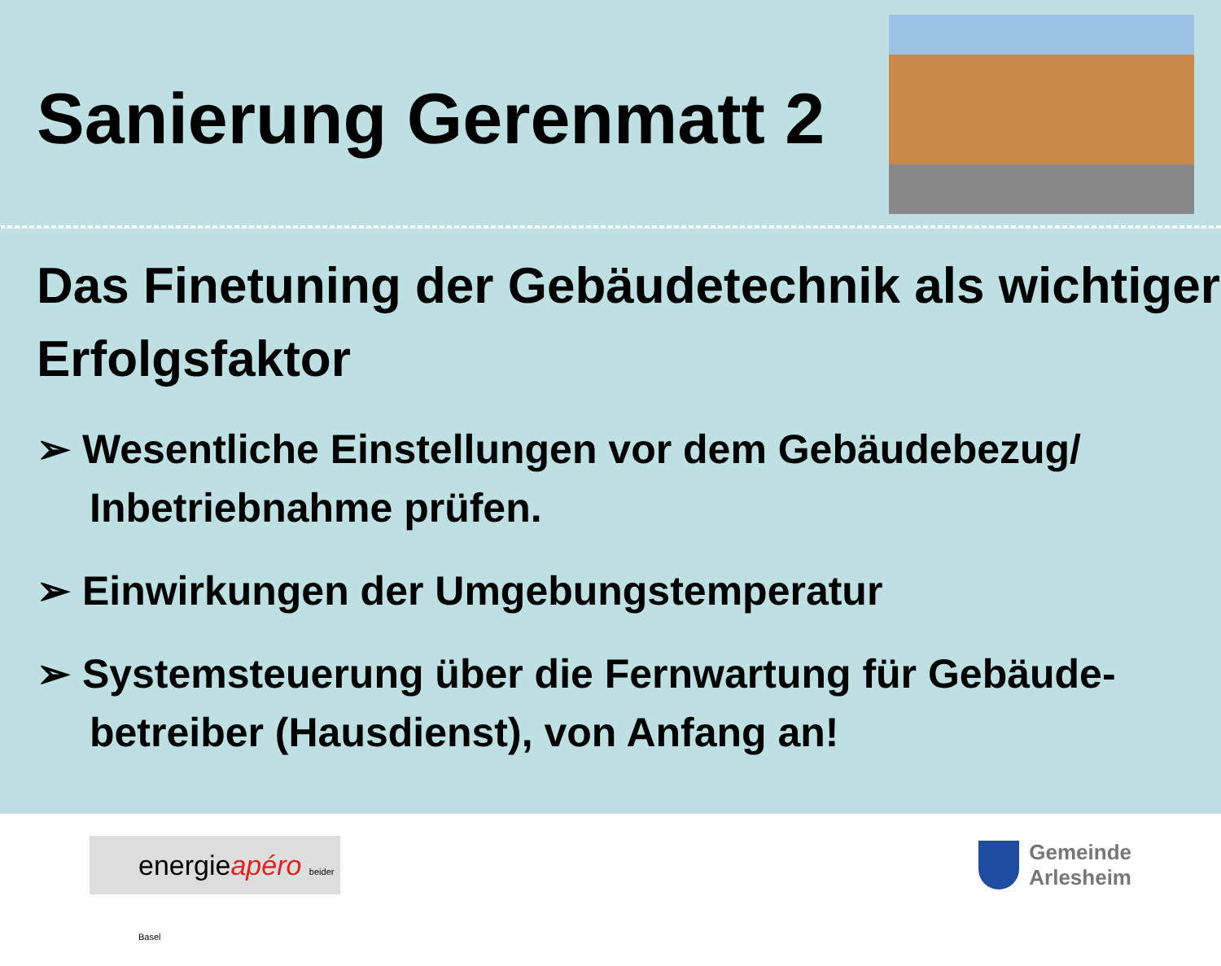Sanierung Gerenmatt 2
Das Finetuning der Gebäudetechnik als wichtiger Erfolgsfaktor
➢ Wesentliche Einstellungen vor dem Gebäudebezug/ Inbetriebnahme prüfen.
➢ Einwirkungen der Umgebungstemperatur
➢ Systemsteuerung über die Fernwartung für Gebäude-betreiber (Hausdienst), von Anfang an!
energieapéro beider Basel
Gemeinde
Arlesheim